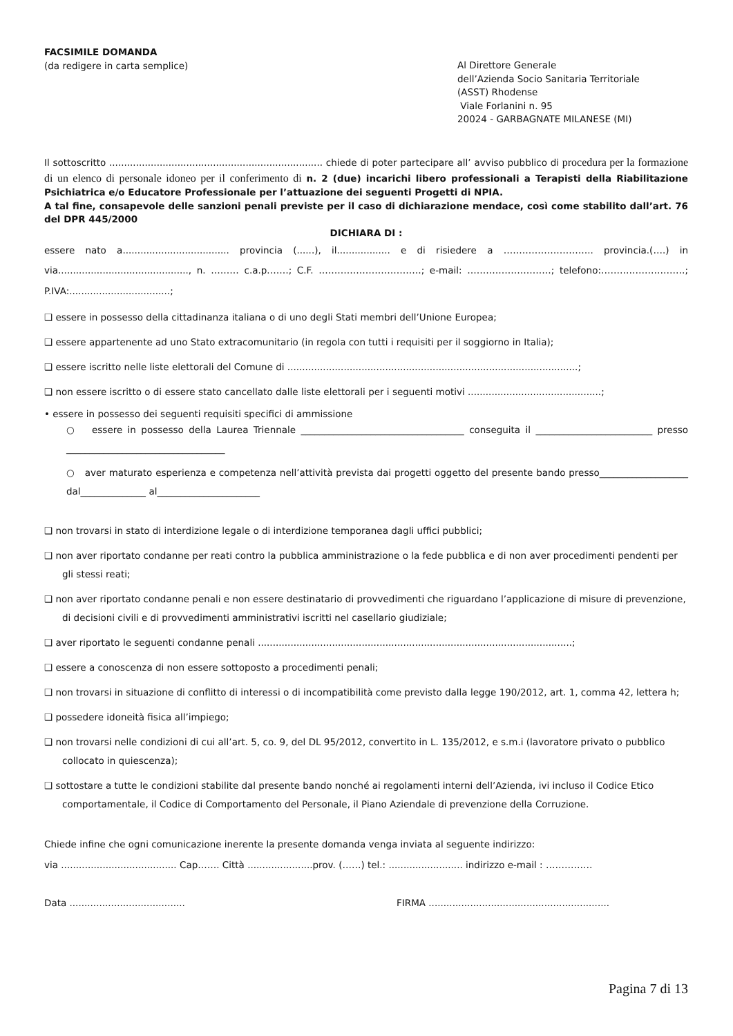FACSIMILE DOMANDA
(da redigere in carta semplice)
Al Direttore Generale
dell’Azienda Socio Sanitaria Territoriale
(ASST) Rhodense
Viale Forlanini n. 95
20024 - GARBAGNATE MILANESE (MI)
Il sottoscritto ........................................................................ chiede di poter partecipare all’ avviso pubblico di procedura per la formazione di un elenco di personale idoneo per il conferimento di n. 2 (due) incarichi libero professionali a Terapisti della Riabilitazione Psichiatrica e/o Educatore Professionale per l’attuazione dei seguenti Progetti di NPIA.
A tal fine, consapevole delle sanzioni penali previste per il caso di dichiarazione mendace, così come stabilito dall’art. 76 del DPR 445/2000
DICHIARA DI :
essere nato a.................................... provincia (......), il.................. e di risiedere a ……………………….. provincia.(….) in via............................................, n. ……… c.a.p.……; C.F. ……………………………; e-mail: ………………………; telefono:………………………; P.IVA:..................................;
❑ essere in possesso della cittadinanza italiana o di uno degli Stati membri dell’Unione Europea;
❑ essere appartenente ad uno Stato extracomunitario (in regola con tutti i requisiti per il soggiorno in Italia);
❑ essere iscritto nelle liste elettorali del Comune di ..................................................................................................;
❑ non essere iscritto o di essere stato cancellato dalle liste elettorali per i seguenti motivi .............................................;
• essere in possesso dei seguenti requisiti specifici di ammissione
○ essere in possesso della Laurea Triennale ___________________________________ conseguita il _________________________ presso __________________________________
○ aver maturato esperienza e competenza nell’attività prevista dai progetti oggetto del presente bando presso___________________ dal______________ al______________________
❑ non trovarsi in stato di interdizione legale o di interdizione temporanea dagli uffici pubblici;
❑ non aver riportato condanne per reati contro la pubblica amministrazione o la fede pubblica e di non aver procedimenti pendenti per gli stessi reati;
❑ non aver riportato condanne penali e non essere destinatario di provvedimenti che riguardano l’applicazione di misure di prevenzione, di decisioni civili e di provvedimenti amministrativi iscritti nel casellario giudiziale;
❑ aver riportato le seguenti condanne penali ..........................................................................................................;
❑ essere a conoscenza di non essere sottoposto a procedimenti penali;
❑ non trovarsi in situazione di conflitto di interessi o di incompatibilità come previsto dalla legge 190/2012, art. 1, comma 42, lettera h;
❑ possedere idoneità fisica all’impiego;
❑ non trovarsi nelle condizioni di cui all’art. 5, co. 9, del DL 95/2012, convertito in L. 135/2012, e s.m.i (lavoratore privato o pubblico collocato in quiescenza);
❑ sottostare a tutte le condizioni stabilite dal presente bando nonché ai regolamenti interni dell’Azienda, ivi incluso il Codice Etico comportamentale, il Codice di Comportamento del Personale, il Piano Aziendale di prevenzione della Corruzione.
Chiede infine che ogni comunicazione inerente la presente domanda venga inviata al seguente indirizzo:
via ....................................... Cap……. Città ......................prov. (……) tel.: ......................... indirizzo e-mail : ……………
Data ....................................... FIRMA .............................................................
Pagina 7 di 13